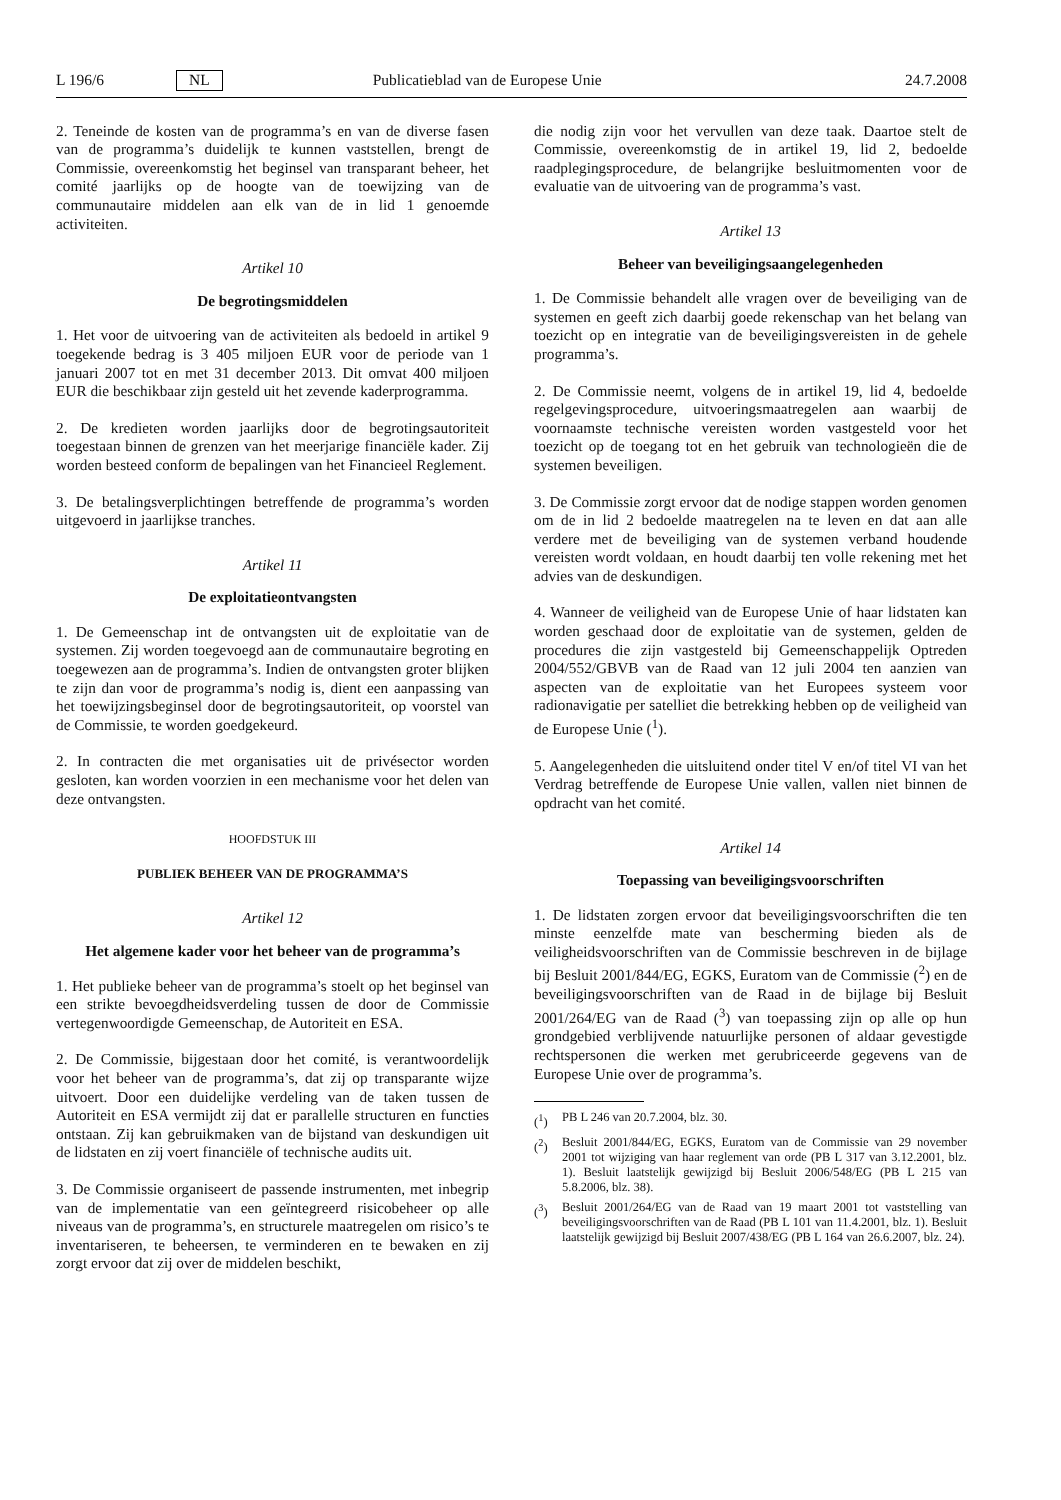L 196/6 NL Publicatieblad van de Europese Unie 24.7.2008
2. Teneinde de kosten van de programma’s en van de diverse fasen van de programma’s duidelijk te kunnen vaststellen, brengt de Commissie, overeenkomstig het beginsel van transparant beheer, het comité jaarlijks op de hoogte van de toewijzing van de communautaire middelen aan elk van de in lid 1 genoemde activiteiten.
Artikel 10
De begrotingsmiddelen
1. Het voor de uitvoering van de activiteiten als bedoeld in artikel 9 toegekende bedrag is 3 405 miljoen EUR voor de periode van 1 januari 2007 tot en met 31 december 2013. Dit omvat 400 miljoen EUR die beschikbaar zijn gesteld uit het zevende kaderprogramma.
2. De kredieten worden jaarlijks door de begrotingsautoriteit toegestaan binnen de grenzen van het meerjarige financiële kader. Zij worden besteed conform de bepalingen van het Financieel Reglement.
3. De betalingsverplichtingen betreffende de programma’s worden uitgevoerd in jaarlijkse tranches.
Artikel 11
De exploitatieontvangsten
1. De Gemeenschap int de ontvangsten uit de exploitatie van de systemen. Zij worden toegevoegd aan de communautaire begroting en toegewezen aan de programma’s. Indien de ontvangsten groter blijken te zijn dan voor de programma’s nodig is, dient een aanpassing van het toewijzingsbeginsel door de begrotingsautoriteit, op voorstel van de Commissie, te worden goedgekeurd.
2. In contracten die met organisaties uit de privésector worden gesloten, kan worden voorzien in een mechanisme voor het delen van deze ontvangsten.
HOOFDSTUK III
PUBLIEK BEHEER VAN DE PROGRAMMA’S
Artikel 12
Het algemene kader voor het beheer van de programma’s
1. Het publieke beheer van de programma’s stoelt op het beginsel van een strikte bevoegdheidsverdeling tussen de door de Commissie vertegenwoordigde Gemeenschap, de Autoriteit en ESA.
2. De Commissie, bijgestaan door het comité, is verantwoordelijk voor het beheer van de programma’s, dat zij op transparante wijze uitvoert. Door een duidelijke verdeling van de taken tussen de Autoriteit en ESA vermijdt zij dat er parallelle structuren en functies ontstaan. Zij kan gebruikmaken van de bijstand van deskundigen uit de lidstaten en zij voert financiële of technische audits uit.
3. De Commissie organiseert de passende instrumenten, met inbegrip van de implementatie van een geïntegreerd risicobeheer op alle niveaus van de programma’s, en structurele maatregelen om risico’s te inventariseren, te beheersen, te verminderen en te bewaken en zij zorgt ervoor dat zij over de middelen beschikt,
die nodig zijn voor het vervullen van deze taak. Daartoe stelt de Commissie, overeenkomstig de in artikel 19, lid 2, bedoelde raadplegingsprocedure, de belangrijke besluitmomenten voor de evaluatie van de uitvoering van de programma’s vast.
Artikel 13
Beheer van beveiligingsaangelegenheden
1. De Commissie behandelt alle vragen over de beveiliging van de systemen en geeft zich daarbij goede rekenschap van het belang van toezicht op en integratie van de beveiligingsvereisten in de gehele programma’s.
2. De Commissie neemt, volgens de in artikel 19, lid 4, bedoelde regelgevingsprocedure, uitvoeringsmaatregelen aan waarbij de voornaamste technische vereisten worden vastgesteld voor het toezicht op de toegang tot en het gebruik van technologieën die de systemen beveiligen.
3. De Commissie zorgt ervoor dat de nodige stappen worden genomen om de in lid 2 bedoelde maatregelen na te leven en dat aan alle verdere met de beveiliging van de systemen verband houdende vereisten wordt voldaan, en houdt daarbij ten volle rekening met het advies van de deskundigen.
4. Wanneer de veiligheid van de Europese Unie of haar lidstaten kan worden geschaad door de exploitatie van de systemen, gelden de procedures die zijn vastgesteld bij Gemeenschappelijk Optreden 2004/552/GBVB van de Raad van 12 juli 2004 ten aanzien van aspecten van de exploitatie van het Europees systeem voor radionavigatie per satelliet die betrekking hebben op de veiligheid van de Europese Unie (<sup>1</sup>).
5. Aangelegenheden die uitsluitend onder titel V en/of titel VI van het Verdrag betreffende de Europese Unie vallen, vallen niet binnen de opdracht van het comité.
Artikel 14
Toepassing van beveiligingsvoorschriften
1. De lidstaten zorgen ervoor dat beveiligingsvoorschriften die ten minste eenzelfde mate van bescherming bieden als de veiligheidsvoorschriften van de Commissie beschreven in de bijlage bij Besluit 2001/844/EG, EGKS, Euratom van de Commissie (<sup>2</sup>) en de beveiligingsvoorschriften van de Raad in de bijlage bij Besluit 2001/264/EG van de Raad (<sup>3</sup>) van toepassing zijn op alle op hun grondgebied verblijvende natuurlijke personen of aldaar gevestigde rechtspersonen die werken met gerubriceerde gegevens van de Europese Unie over de programma’s.
(<sup>1</sup>) PB L 246 van 20.7.2004, blz. 30.
(<sup>2</sup>) Besluit 2001/844/EG, EGKS, Euratom van de Commissie van 29 november 2001 tot wijziging van haar reglement van orde (PB L 317 van 3.12.2001, blz. 1). Besluit laatstelijk gewijzigd bij Besluit 2006/548/EG (PB L 215 van 5.8.2006, blz. 38).
(<sup>3</sup>) Besluit 2001/264/EG van de Raad van 19 maart 2001 tot vaststelling van beveiligingsvoorschriften van de Raad (PB L 101 van 11.4.2001, blz. 1). Besluit laatstelijk gewijzigd bij Besluit 2007/438/EG (PB L 164 van 26.6.2007, blz. 24).